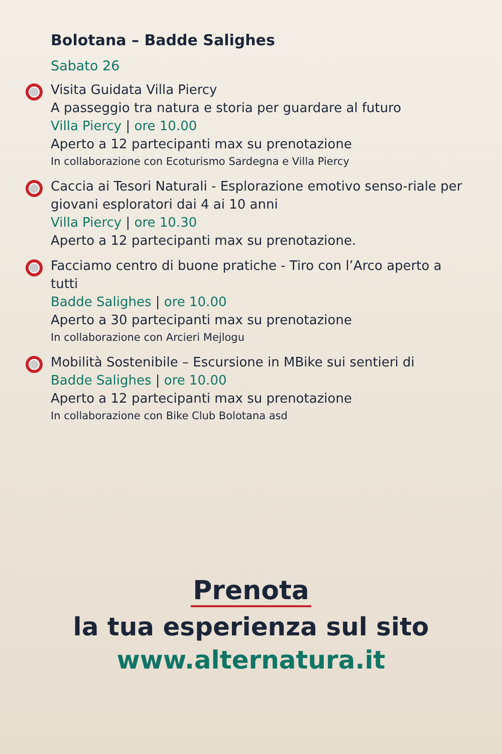Bolotana – Badde Salighes
Sabato 26
Visita Guidata Villa Piercy
A passeggio tra natura e storia per guardare al futuro
Villa Piercy | ore 10.00
Aperto a 12 partecipanti max su prenotazione
In collaborazione con Ecoturismo Sardegna e Villa Piercy
Caccia ai Tesori Naturali - Esplorazione emotivo senso-riale per giovani esploratori dai 4 ai 10 anni
Villa Piercy | ore 10.30
Aperto a 12 partecipanti max su prenotazione.
Facciamo centro di buone pratiche - Tiro con l’Arco aperto a tutti
Badde Salighes | ore 10.00
Aperto a 30 partecipanti max su prenotazione
In collaborazione con Arcieri Mejlogu
Mobilità Sostenibile – Escursione in MBike sui sentieri di
Badde Salighes | ore 10.00
Aperto a 12 partecipanti max su prenotazione
In collaborazione con Bike Club Bolotana asd
Prenota
la tua esperienza sul sito
www.alternatura.it